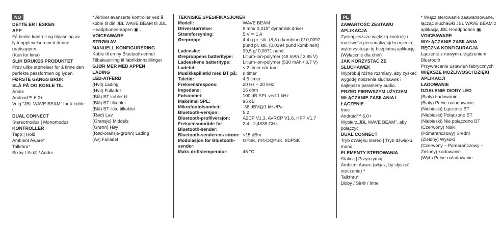NO
DETTE ER I ESKEN
APP
Få bedre kontroll og tilpasning av lytteopplevelsen med denne gratisappen.
(Kun for kina)
SLIK BRUKES PRODUKTET
Prøv ulike størrelser for å finne den perfekte passformen og lyden.
FØRSTE GANGS BRUK
SLÅ PÅ OG KOBLE TIL
Andre
Android™ 6.0+
Velg "JBL WAVE BEAM" for å koble til
DUAL CONNECT
Stereomodus | Monomodus
KONTROLLER
Tapp | Hold
Ambient Aware*
Talkthru*
Bixby / Siri® / Andre
* Aktiver avanserte kontroller ved å koble til din JBL WAVE BEAM til JBL Headphones-appen ▣ .
VOICEAWARE
STRØM AV
MANUELL KONFIGURERING
Koble til en ny Bluetooth-enhet
Tilbakestilling til fabrikkinnstillinger
GJØR MER MED APPEN
LADING
LED-ATFERD
(Hvit) Lading
(Hvit) Fulladet
(Blå) BT kobler til
(Blå) BT tilkoblet
(Blå) BT ikke tilkoblet
(Rød) Lav
(Oransje) Middels
(Grønn) Høy
(Rød-oransje-grønn) Lading
(Av) Fulladet
TEKNISKE SPESIFIKASJONER
| Modell: | WAVE BEAM |
| Driverstørrelse: | 8 mm/ 0,315" dynamisk driver |
| Strømforsyning: | 5 V ⎓ 1 A |
| Ørepropp: | 4,4 g pr. stk. (8,8 g kombinert)/ 0,0097 pund pr. stk. (0,0194 pund kombinert) |
| Ladeeske: | 39,5 g/ 0,0871 pund |
| Øreproppens batteritype: | Litium-ion-polymer (48 mAh / 3,85 V) |
| Ladeeskens batteritype: | Litium-ion-polymer (530 mAh / 3,7 V) |
| Ladetid: | < 2 timer når tomt |
| Musikkspilletid med BT på: | 8 timer |
| Taletid: | 4,5 timer |
| Frekvensrespons: | 20 Hz – 20 kHz |
| Impedans: | 16 ohm |
| Følsomhet: | 100 dB SPL ved 1 kHz |
| Maksimal SPL: | 95 dB |
| Mikrofonfølsomhet: | -38 dBV@1 kHz/Pa |
| Bluetooth-versjon: | 5.2 |
| Bluetooth-profilversjon: | A2DP V1.3, AVRCP V1.6, HFP V1.7 |
| Frekvensområde for Bluetooth-sender: | 2,4 - 2,4835 GHz |
| Bluetooth-senderens strøm: | <15 dBm |
| Modulasjon for Bluetooth-sender: | GFSK, π/4-DQPSK, 8DPSK |
| Maks driftstemperatur: | 45 °C |
PL
ZAWARTOŚĆ ZESTAWU
APLIKACJA
Zyskaj jeszcze większą kontrolę i możliwość personalizacji brzmienia, wykorzystując tę bezpłatną aplikację.
(Wyłącznie dla chin)
JAK KORZYSTAĆ ZE SŁUCHAWEK
Wypróbuj różne rozmiary, aby zyskać wygodę noszenia słuchawek i najlepsze parametry audio.
PRZED PIERWSZYM UŻYCIEM
WŁĄCZANIE ZASILANIA I ŁĄCZENIE
Inne
Android™ 6.0+
Wybierz„JBL WAVE BEAM", aby połączyć
DUAL CONNECT
Tryb dźwięku stereo | Tryb dźwięku mono
ELEMENTY STEROWANIA
Stuknij | Przytrzymaj
Ambient Aware (włącz, by słyszeć otoczenie) *
Talkthru*
Bixby / Siri® / Inne
* Włącz sterowanie zaawansowane, łącząc słuchawki JBL WAVE BEAM z aplikacją JBL Headphones ▣.
VOICEAWARE
WYŁĄCZANIE ZASILANIA
RĘCZNA KONFIGURACJA
Łączenie z nowym urządzeniem Bluetooth
Przywracanie ustawień fabrycznych
WIĘKSZE MOŻLIWOŚCI DZIĘKI APLIKACJI
ŁADOWANIE
DZIAŁANIE DIODY LED
(Biały) Ładowanie
(Biały) Pełne naładowanie
(Niebieski) Łączenie BT
(Niebieski) Połączono BT
(Niebieski) Nie połączono BT
(Czerwony) Niski
(Pomarańczowy) Średni
(Zielony) Wysoki
(Czerwony – Pomarańczowy – Zielony) Ładowanie
(Wył.) Pełne naładowanie